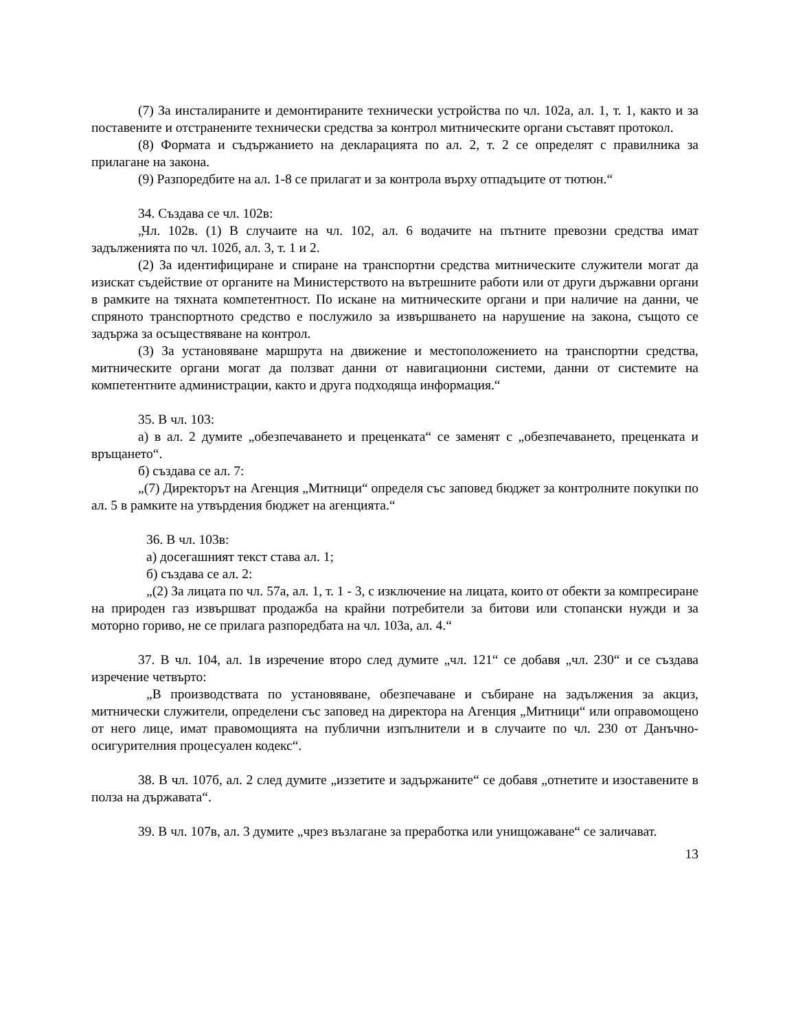(7) За инсталираните и демонтираните технически устройства по чл. 102а, ал. 1, т. 1, както и за поставените и отстранените технически средства за контрол митническите органи съставят протокол.
(8) Формата и съдържанието на декларацията по ал. 2, т. 2 се определят с правилника за прилагане на закона.
(9) Разпоредбите на ал. 1-8 се прилагат и за контрола върху отпадъците от тютюн.“
34. Създава се чл. 102в:
„Чл. 102в. (1) В случаите на чл. 102, ал. 6 водачите на пътните превозни средства имат задълженията по чл. 102б, ал. 3, т. 1 и 2.
(2) За идентифициране и спиране на транспортни средства митническите служители могат да изискат съдействие от органите на Министерството на вътрешните работи или от други държавни органи в рамките на тяхната компетентност. По искане на митническите органи и при наличие на данни, че спряното транспортното средство е послужило за извършването на нарушение на закона, същото се задържа за осъществяване на контрол.
(3) За установяване маршрута на движение и местоположението на транспортни средства, митническите органи могат да ползват данни от навигационни системи, данни от системите на компетентните администрации, както и друга подходяща информация.“
35. В чл. 103:
а) в ал. 2 думите „обезпечаването и преценката“ се заменят с „обезпечаването, преценката и връщането“.
б) създава се ал. 7:
„(7) Директорът на Агенция „Митници“ определя със заповед бюджет за контролните покупки по ал. 5 в рамките на утвърдения бюджет на агенцията.“
36. В чл. 103в:
а) досегашният текст става ал. 1;
б) създава се ал. 2:
„(2) За лицата по чл. 57а, ал. 1, т. 1 - 3, с изключение на лицата, които от обекти за компресиране на природен газ извършват продажба на крайни потребители за битови или стопански нужди и за моторно гориво, не се прилага разпоредбата на чл. 103а, ал. 4.“
37. В чл. 104, ал. 1в изречение второ след думите „чл. 121“ се добавя „чл. 230“ и се създава изречение четвърто:
„В производствата по установяване, обезпечаване и събиране на задължения за акциз, митнически служители, определени със заповед на директора на Агенция „Митници“ или оправомощено от него лице, имат правомощията на публични изпълнители и в случаите по чл. 230 от Данъчно-осигурителния процесуален кодекс“.
38. В чл. 107б, ал. 2 след думите „иззетите и задържаните“ се добавя „отнетите и изоставените в полза на държавата“.
39. В чл. 107в, ал. 3 думите „чрез възлагане за преработка или унищожаване“ се заличават.
13